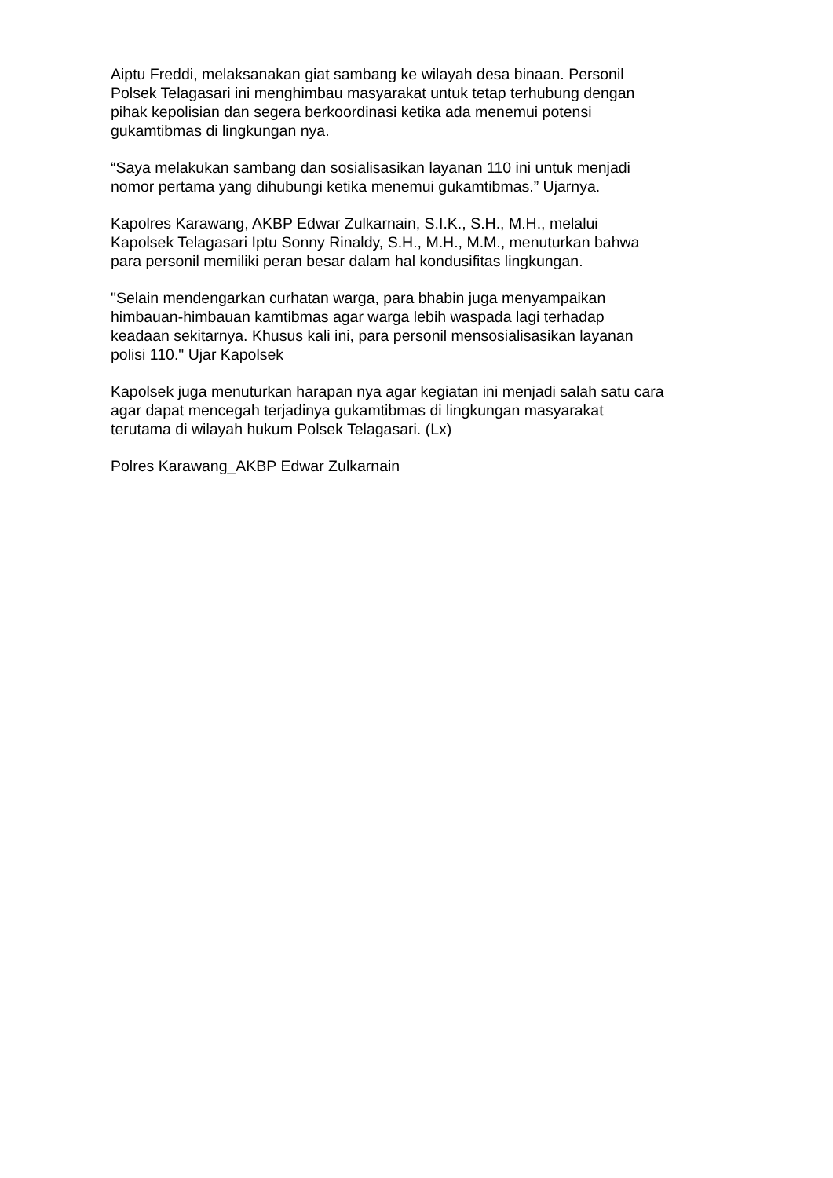Aiptu Freddi, melaksanakan giat sambang ke wilayah desa binaan. Personil
Polsek Telagasari ini menghimbau masyarakat untuk tetap terhubung dengan
pihak kepolisian dan segera berkoordinasi ketika ada menemui potensi
gukamtibmas di lingkungan nya.
“Saya melakukan sambang dan sosialisasikan layanan 110 ini untuk menjadi
nomor pertama yang dihubungi ketika menemui gukamtibmas.” Ujarnya.
Kapolres Karawang, AKBP Edwar Zulkarnain, S.I.K., S.H., M.H., melalui
Kapolsek Telagasari Iptu Sonny Rinaldy, S.H., M.H., M.M., menuturkan bahwa
para personil memiliki peran besar dalam hal kondusifitas lingkungan.
"Selain mendengarkan curhatan warga, para bhabin juga menyampaikan
himbauan-himbauan kamtibmas agar warga lebih waspada lagi terhadap
keadaan sekitarnya. Khusus kali ini, para personil mensosialisasikan layanan
polisi 110." Ujar Kapolsek
Kapolsek juga menuturkan harapan nya agar kegiatan ini menjadi salah satu cara
agar dapat mencegah terjadinya gukamtibmas di lingkungan masyarakat
terutama di wilayah hukum Polsek Telagasari. (Lx)
Polres Karawang_AKBP Edwar Zulkarnain